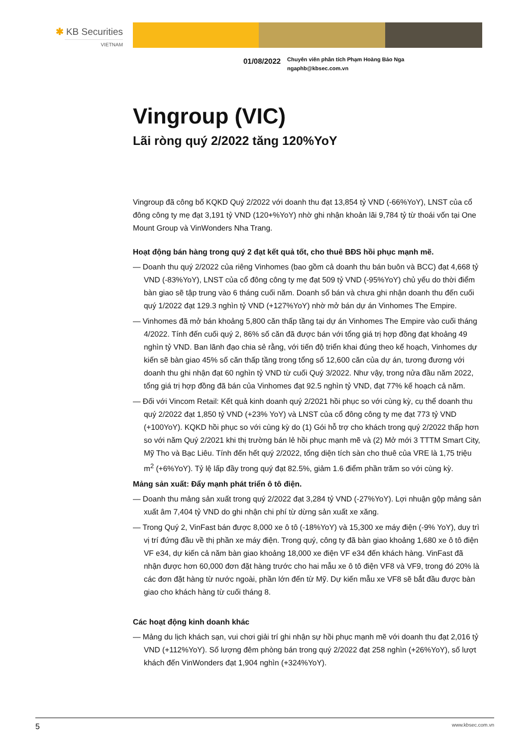✱ KB Securities
VIETNAM
01/08/2022
Chuyên viên phân tích Phạm Hoàng Bảo Nga
ngaphb@kbsec.com.vn
Vingroup (VIC)
Lãi ròng quý 2/2022 tăng 120%YoY
Vingroup đã công bố KQKD Quý 2/2022 với doanh thu đạt 13,854 tỷ VND (-66%YoY), LNST của cổ đông công ty mẹ đạt 3,191 tỷ VND (120+%YoY) nhờ ghi nhận khoản lãi 9,784 tỷ từ thoái vốn tại One Mount Group và VinWonders Nha Trang.
Hoạt động bán hàng trong quý 2 đạt kết quả tốt, cho thuê BĐS hồi phục mạnh mẽ.
— Doanh thu quý 2/2022 của riêng Vinhomes (bao gồm cả doanh thu bán buôn và BCC) đạt 4,668 tỷ VND (-83%YoY), LNST của cổ đông công ty mẹ đạt 509 tỷ VND (-95%YoY) chủ yếu do thời điểm bàn giao sẽ tập trung vào 6 tháng cuối năm. Doanh số bán và chưa ghi nhận doanh thu đến cuối quý 1/2022 đạt 129.3 nghìn tỷ VND (+127%YoY) nhờ mở bán dự án Vinhomes The Empire.
— Vinhomes đã mở bán khoảng 5,800 căn thấp tầng tại dự án Vinhomes The Empire vào cuối tháng 4/2022. Tính đến cuối quý 2, 86% số căn đã được bán với tổng giá trị hợp đồng đạt khoảng 49 nghìn tỷ VND. Ban lãnh đạo chia sẻ rằng, với tiến độ triển khai đúng theo kế hoạch, Vinhomes dự kiến sẽ bàn giao 45% số căn thấp tầng trong tổng số 12,600 căn của dự án, tương đương với doanh thu ghi nhận đạt 60 nghìn tỷ VND từ cuối Quý 3/2022. Như vậy, trong nửa đầu năm 2022, tổng giá trị hợp đồng đã bán của Vinhomes đạt 92.5 nghìn tỷ VND, đạt 77% kế hoạch cả năm.
— Đối với Vincom Retail: Kết quả kinh doanh quý 2/2021 hồi phục so với cùng kỳ, cụ thể doanh thu quý 2/2022 đạt 1,850 tỷ VND (+23% YoY) và LNST của cổ đông công ty mẹ đạt 773 tỷ VND (+100YoY). KQKD hồi phục so với cùng kỳ do (1) Gói hỗ trợ cho khách trong quý 2/2022 thấp hơn so với năm Quý 2/2021 khi thị trường bán lẻ hồi phục mạnh mẽ và (2) Mở mới 3 TTTM Smart City, Mỹ Tho và Bạc Liêu. Tính đến hết quý 2/2022, tổng diện tích sàn cho thuê của VRE là 1,75 triệu m<sup>2</sup> (+6%YoY). Tỷ lệ lấp đầy trong quý đạt 82.5%, giảm 1.6 điểm phần trăm so với cùng kỳ.
Mảng sản xuất: Đẩy mạnh phát triển ô tô điện.
— Doanh thu mảng sản xuất trong quý 2/2022 đạt 3,284 tỷ VND (-27%YoY). Lợi nhuận gộp mảng sản xuất âm 7,404 tỷ VND do ghi nhận chi phí từ dừng sản xuất xe xăng.
— Trong Quý 2, VinFast bán được 8,000 xe ô tô (-18%YoY) và 15,300 xe máy điện (-9% YoY), duy trì vị trí đứng đầu về thị phần xe máy điện. Trong quý, công ty đã bàn giao khoảng 1,680 xe ô tô điện VF e34, dự kiến cả năm bàn giao khoảng 18,000 xe điện VF e34 đến khách hàng. VinFast đã nhận được hơn 60,000 đơn đặt hàng trước cho hai mẫu xe ô tô điện VF8 và VF9, trong đó 20% là các đơn đặt hàng từ nước ngoài, phần lớn đến từ Mỹ. Dự kiến mẫu xe VF8 sẽ bắt đầu được bàn giao cho khách hàng từ cuối tháng 8.
Các hoạt động kinh doanh khác
— Mảng du lịch khách sạn, vui chơi giải trí ghi nhận sự hồi phục mạnh mẽ với doanh thu đạt 2,016 tỷ VND (+112%YoY). Số lượng đêm phòng bán trong quý 2/2022 đạt 258 nghìn (+26%YoY), số lượt khách đến VinWonders đạt 1,904 nghìn (+324%YoY).
5 www.kbsec.com.vn